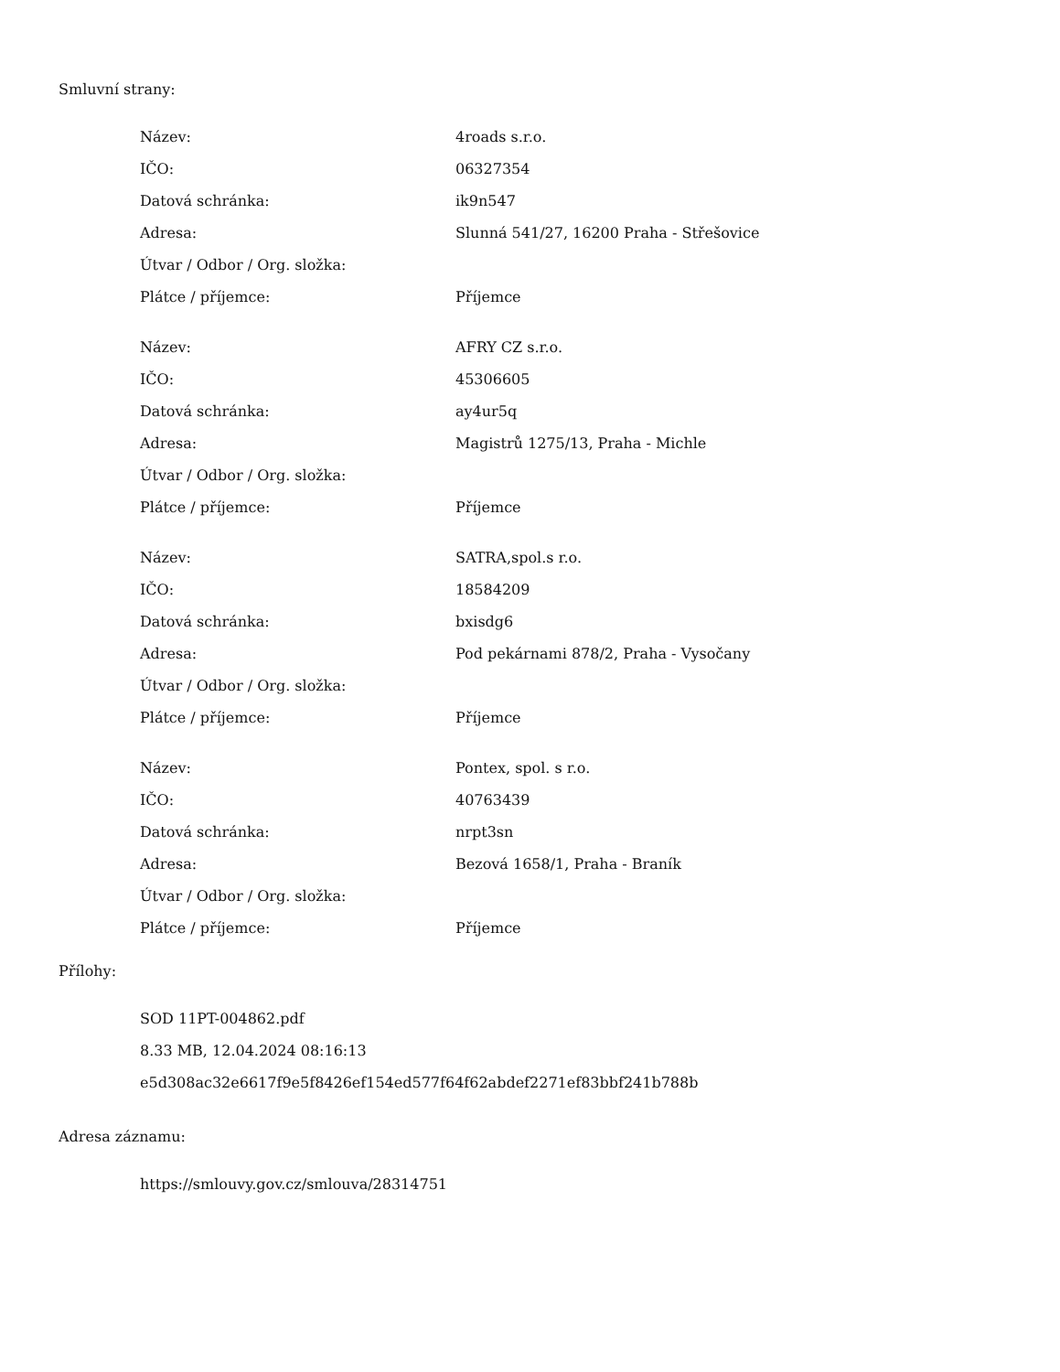Smluvní strany:
| Název: | 4roads s.r.o. |
| IČO: | 06327354 |
| Datová schránka: | ik9n547 |
| Adresa: | Slunná 541/27, 16200 Praha - Střešovice |
| Útvar / Odbor / Org. složka: | |
| Plátce / příjemce: | Příjemce |
| Název: | AFRY CZ s.r.o. |
| IČO: | 45306605 |
| Datová schránka: | ay4ur5q |
| Adresa: | Magistrů 1275/13, Praha - Michle |
| Útvar / Odbor / Org. složka: | |
| Plátce / příjemce: | Příjemce |
| Název: | SATRA,spol.s r.o. |
| IČO: | 18584209 |
| Datová schránka: | bxisdg6 |
| Adresa: | Pod pekárnami 878/2, Praha - Vysočany |
| Útvar / Odbor / Org. složka: | |
| Plátce / příjemce: | Příjemce |
| Název: | Pontex, spol. s r.o. |
| IČO: | 40763439 |
| Datová schránka: | nrpt3sn |
| Adresa: | Bezová 1658/1, Praha - Braník |
| Útvar / Odbor / Org. složka: | |
| Plátce / příjemce: | Příjemce |
Přílohy:
SOD 11PT-004862.pdf
8.33 MB, 12.04.2024 08:16:13
e5d308ac32e6617f9e5f8426ef154ed577f64f62abdef2271ef83bbf241b788b
Adresa záznamu:
https://smlouvy.gov.cz/smlouva/28314751